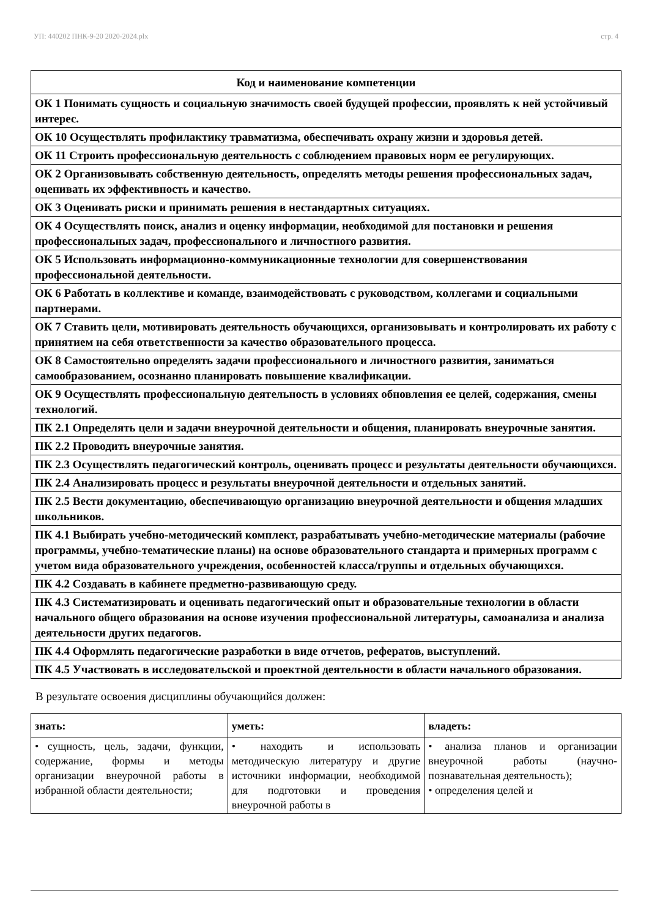УП: 440202 ПНК-9-20 2020-2024.plx стр. 4
| Код и наименование компетенции |
| --- |
| ОК 1 Понимать сущность и социальную значимость своей будущей профессии, проявлять к ней устойчивый интерес. |
| ОК 10 Осуществлять профилактику травматизма, обеспечивать охрану жизни и здоровья детей. |
| ОК 11 Строить профессиональную деятельность с соблюдением правовых норм ее регулирующих. |
| ОК 2 Организовывать собственную деятельность, определять методы решения профессиональных задач, оценивать их эффективность и качество. |
| ОК 3 Оценивать риски и принимать решения в нестандартных ситуациях. |
| ОК 4 Осуществлять поиск, анализ и оценку информации, необходимой для постановки и решения профессиональных задач, профессионального и личностного развития. |
| ОК 5 Использовать информационно-коммуникационные технологии для совершенствования профессиональной деятельности. |
| ОК 6 Работать в коллективе и команде, взаимодействовать с руководством, коллегами и социальными партнерами. |
| ОК 7 Ставить цели, мотивировать деятельность обучающихся, организовывать и контролировать их работу с принятием на себя ответственности за качество образовательного процесса. |
| ОК 8 Самостоятельно определять задачи профессионального и личностного развития, заниматься самообразованием, осознанно планировать повышение квалификации. |
| ОК 9 Осуществлять профессиональную деятельность в условиях обновления ее целей, содержания, смены технологий. |
| ПК 2.1 Определять цели и задачи внеурочной деятельности и общения, планировать внеурочные занятия. |
| ПК 2.2 Проводить внеурочные занятия. |
| ПК 2.3 Осуществлять педагогический контроль, оценивать процесс и результаты деятельности обучающихся. |
| ПК 2.4 Анализировать процесс и результаты внеурочной деятельности и отдельных занятий. |
| ПК 2.5 Вести документацию, обеспечивающую организацию внеурочной деятельности и общения младших школьников. |
| ПК 4.1 Выбирать учебно-методический комплект, разрабатывать учебно-методические материалы (рабочие программы, учебно-тематические планы) на основе образовательного стандарта и примерных программ с учетом вида образовательного учреждения, особенностей класса/группы и отдельных обучающихся. |
| ПК 4.2 Создавать в кабинете предметно-развивающую среду. |
| ПК 4.3 Систематизировать и оценивать педагогический опыт и образовательные технологии в области начального общего образования на основе изучения профессиональной литературы, самоанализа и анализа деятельности других педагогов. |
| ПК 4.4 Оформлять педагогические разработки в виде отчетов, рефератов, выступлений. |
| ПК 4.5 Участвовать в исследовательской и проектной деятельности в области начального образования. |
В результате освоения дисциплины обучающийся должен:
| знать: | уметь: | владеть: |
| • сущность, цель, задачи, функции, содержание, формы и методы организации внеурочной работы в избранной области деятельности; | • находить и использовать методическую литературу и другие источники информации, необходимой для подготовки и проведения внеурочной работы в | • анализа планов и организации внеурочной работы (научно-познавательная деятельность); • определения целей и |